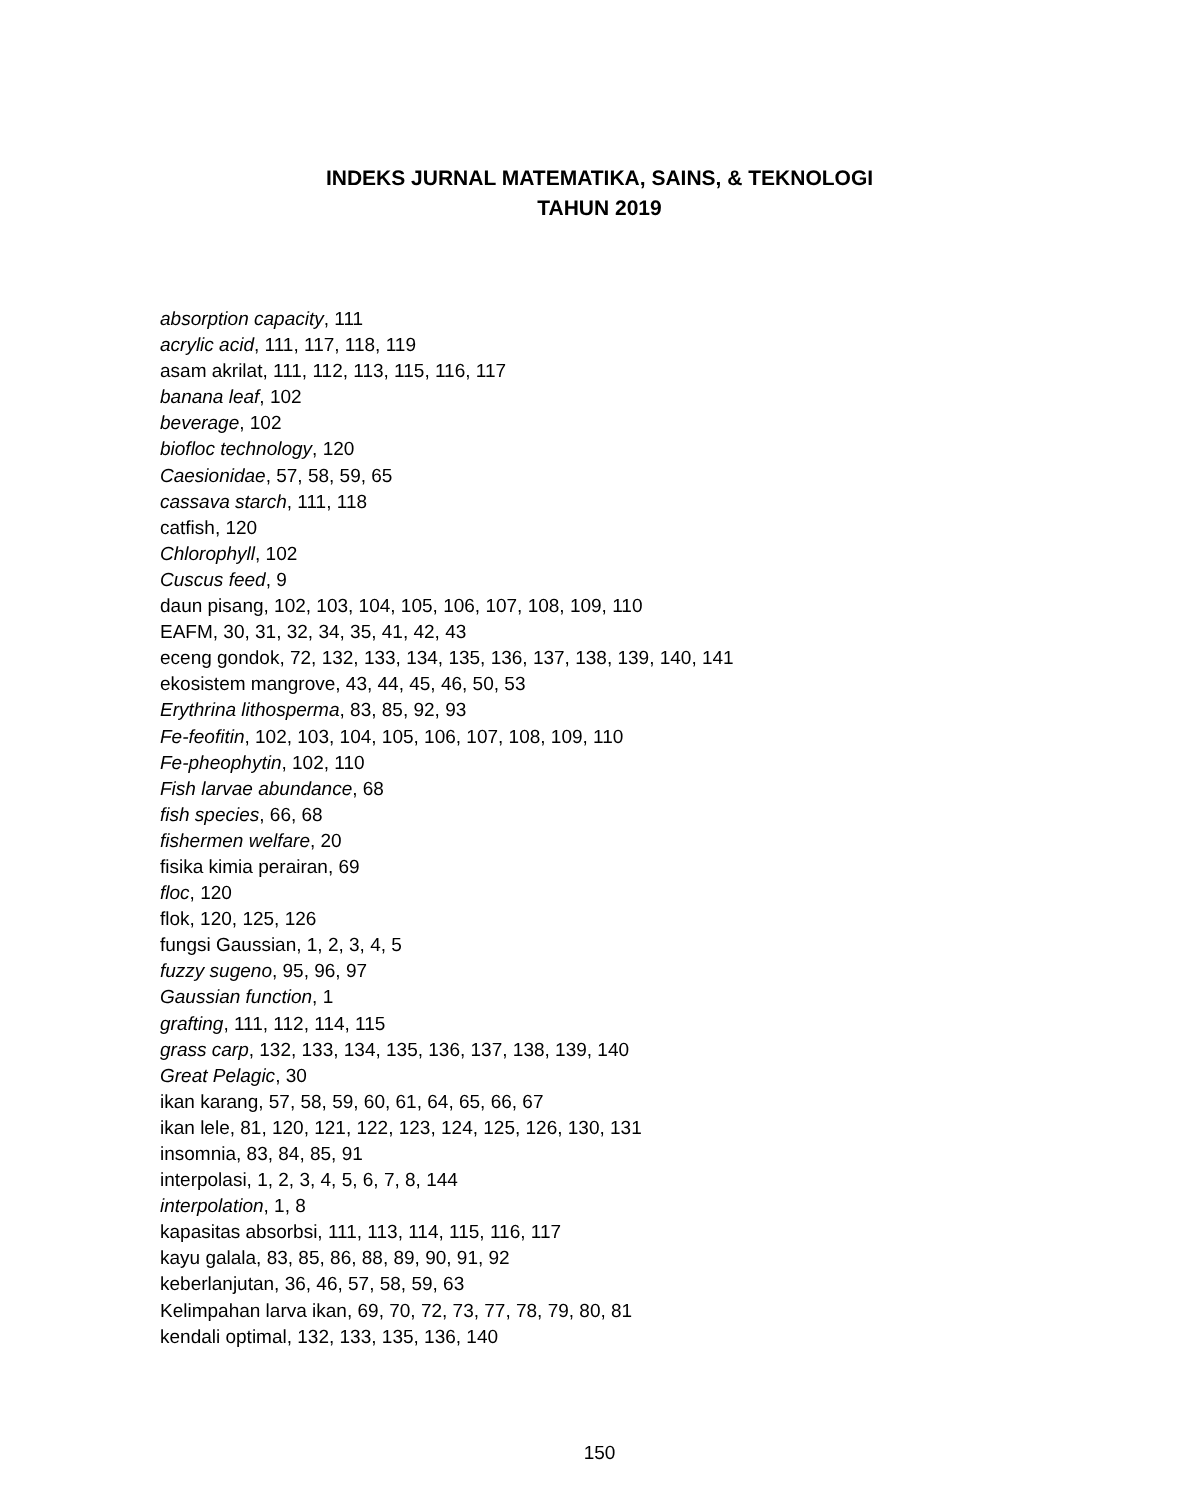INDEKS JURNAL MATEMATIKA, SAINS, & TEKNOLOGI
TAHUN 2019
absorption capacity, 111
acrylic acid, 111, 117, 118, 119
asam akrilat, 111, 112, 113, 115, 116, 117
banana leaf, 102
beverage, 102
biofloc technology, 120
Caesionidae, 57, 58, 59, 65
cassava starch, 111, 118
catfish, 120
Chlorophyll, 102
Cuscus feed, 9
daun pisang, 102, 103, 104, 105, 106, 107, 108, 109, 110
EAFM, 30, 31, 32, 34, 35, 41, 42, 43
eceng gondok, 72, 132, 133, 134, 135, 136, 137, 138, 139, 140, 141
ekosistem mangrove, 43, 44, 45, 46, 50, 53
Erythrina lithosperma, 83, 85, 92, 93
Fe-feofitin, 102, 103, 104, 105, 106, 107, 108, 109, 110
Fe-pheophytin, 102, 110
Fish larvae abundance, 68
fish species, 66, 68
fishermen welfare, 20
fisika kimia perairan, 69
floc, 120
flok, 120, 125, 126
fungsi Gaussian, 1, 2, 3, 4, 5
fuzzy sugeno, 95, 96, 97
Gaussian function, 1
grafting, 111, 112, 114, 115
grass carp, 132, 133, 134, 135, 136, 137, 138, 139, 140
Great Pelagic, 30
ikan karang, 57, 58, 59, 60, 61, 64, 65, 66, 67
ikan lele, 81, 120, 121, 122, 123, 124, 125, 126, 130, 131
insomnia, 83, 84, 85, 91
interpolasi, 1, 2, 3, 4, 5, 6, 7, 8, 144
interpolation, 1, 8
kapasitas absorbsi, 111, 113, 114, 115, 116, 117
kayu galala, 83, 85, 86, 88, 89, 90, 91, 92
keberlanjutan, 36, 46, 57, 58, 59, 63
Kelimpahan larva ikan, 69, 70, 72, 73, 77, 78, 79, 80, 81
kendali optimal, 132, 133, 135, 136, 140
150